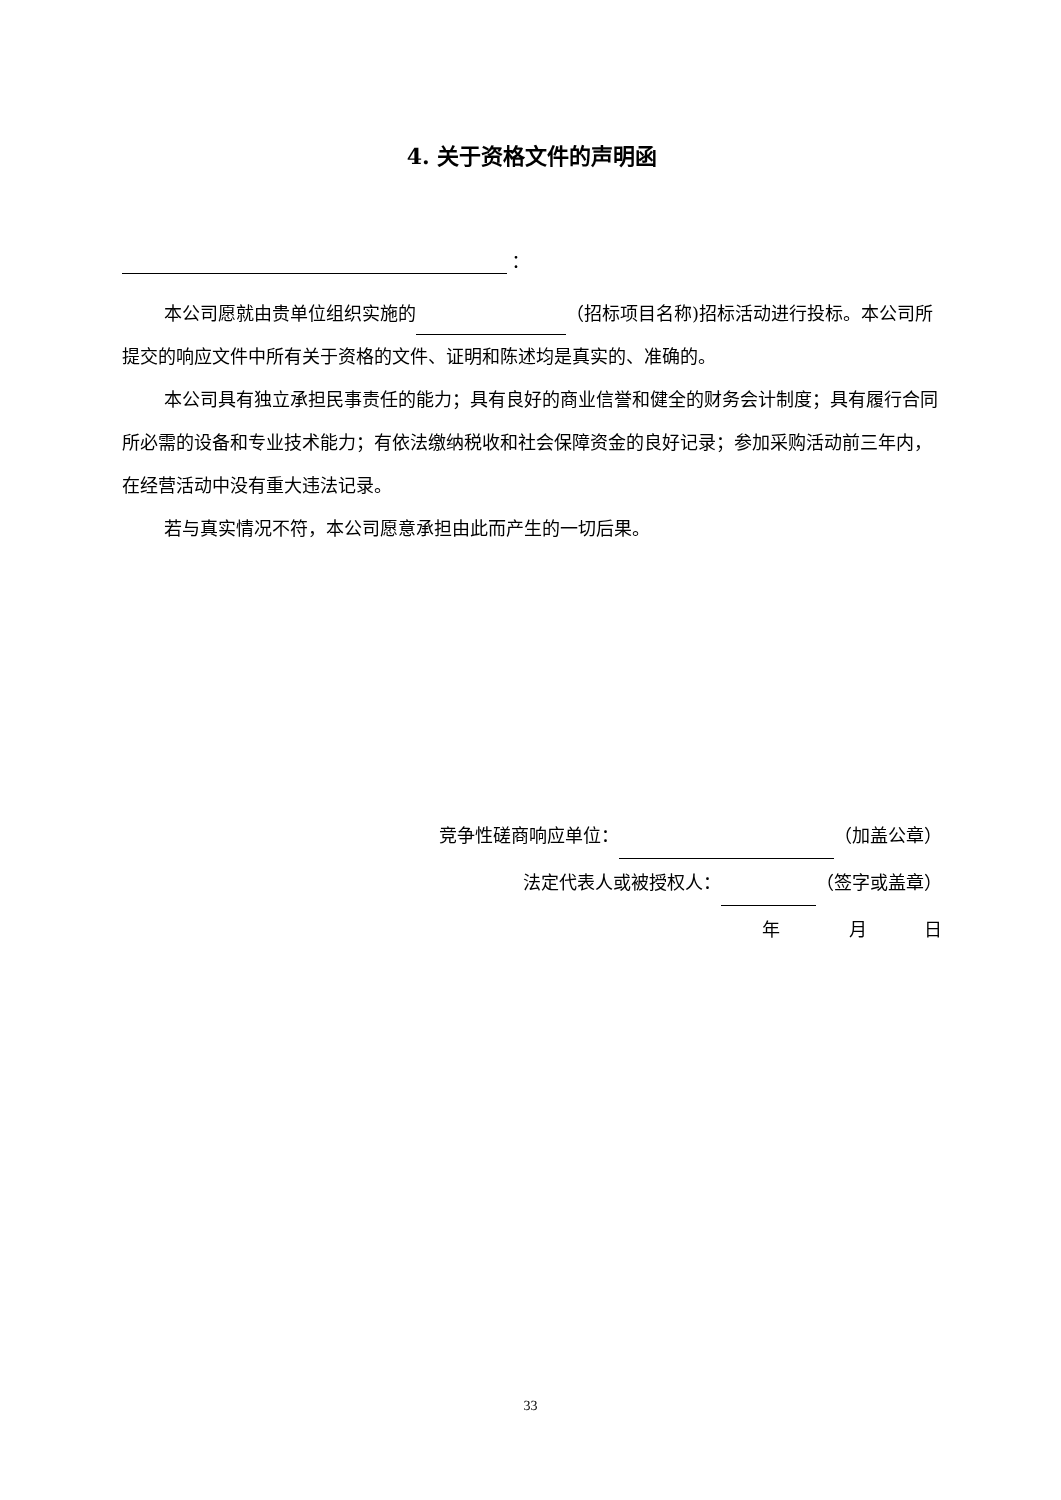4. 关于资格文件的声明函
：
本公司愿就由贵单位组织实施的 （招标项目名称)招标活动进行投标。本公司所提交的响应文件中所有关于资格的文件、证明和陈述均是真实的、准确的。
本公司具有独立承担民事责任的能力；具有良好的商业信誉和健全的财务会计制度；具有履行合同所必需的设备和专业技术能力；有依法缴纳税收和社会保障资金的良好记录；参加采购活动前三年内，在经营活动中没有重大违法记录。
若与真实情况不符，本公司愿意承担由此而产生的一切后果。
竞争性磋商响应单位： （加盖公章）
法定代表人或被授权人： （签字或盖章）
年 月 日
33